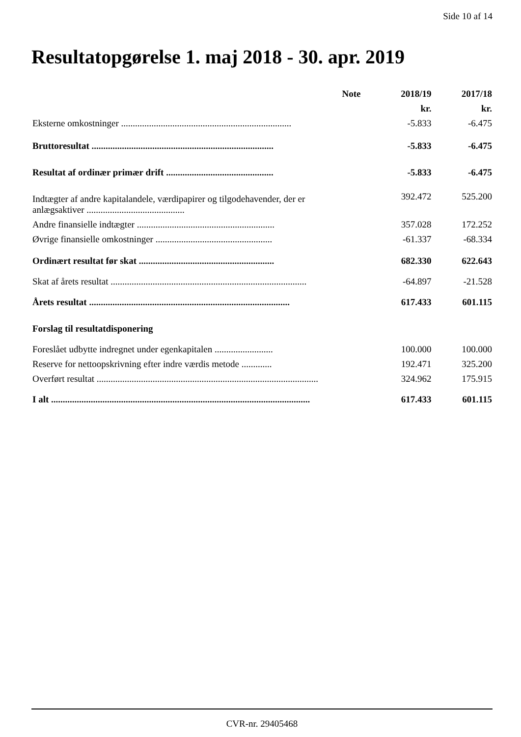Side 10 af 14
Resultatopgørelse 1. maj 2018 - 30. apr. 2019
| | Note | 2018/19 | 2017/18 |
| --- | --- | --- | --- |
| | | kr. | kr. |
| Eksterne omkostninger ......................................................................... | | -5.833 | -6.475 |
| Bruttoresultat .............................................................................. | | -5.833 | -6.475 |
| Resultat af ordinær primær drift .............................................. | | -5.833 | -6.475 |
| Indtægter af andre kapitalandele, værdipapirer og tilgodehavender, der er anlægsaktiver .......................................... | | 392.472 | 525.200 |
| Andre finansielle indtægter ........................................................... | | 357.028 | 172.252 |
| Øvrige finansielle omkostninger .................................................. | | -61.337 | -68.334 |
| Ordinært resultat før skat .......................................................... | | 682.330 | 622.643 |
| Skat af årets resultat .................................................................................... | | -64.897 | -21.528 |
| Årets resultat ...................................................................................... | | 617.433 | 601.115 |
| Forslag til resultatdisponering | | | |
| Foreslået udbytte indregnet under egenkapitalen ......................... | | 100.000 | 100.000 |
| Reserve for nettoopskrivning efter indre værdis metode ............. | | 192.471 | 325.200 |
| Overført resultat ............................................................................................... | | 324.962 | 175.915 |
| I alt ............................................................................................................... | | 617.433 | 601.115 |
CVR-nr. 29405468